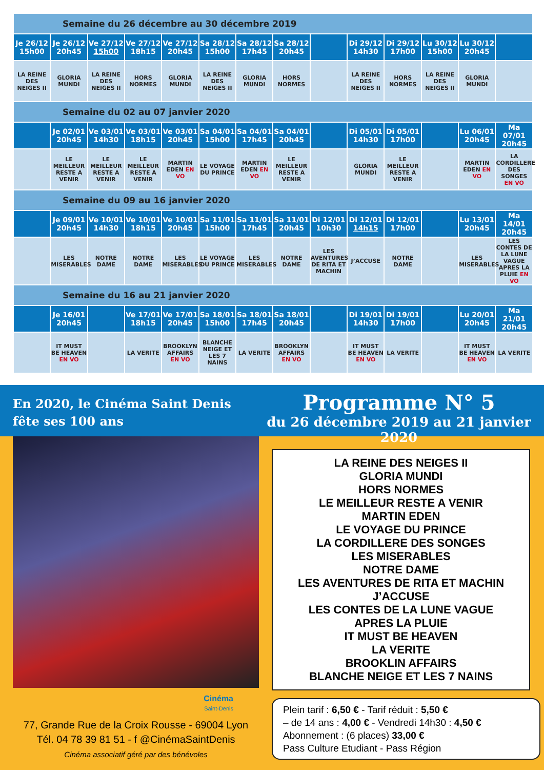| Semaine du 26 décembre au 30 décembre 2019 | | | | | | | | | | | | | |
| --- | --- | --- | --- | --- | --- | --- | --- | --- | --- | --- | --- | --- | --- |
| Je 26/12 15h00 | Je 26/12 20h45 | Ve 27/12 15h00 | Ve 27/12 18h15 | Ve 27/12 20h45 | Sa 28/12 15h00 | Sa 28/12 17h45 | Sa 28/12 20h45 | | Di 29/12 14h30 | Di 29/12 17h00 | Lu 30/12 15h00 | Lu 30/12 20h45 | |
| LA REINE DES NEIGES II | GLORIA MUNDI | LA REINE DES NEIGES II | HORS NORMES | GLORIA MUNDI | LA REINE DES NEIGES II | GLORIA MUNDI | HORS NORMES | | LA REINE DES NEIGES II | HORS NORMES | LA REINE DES NEIGES II | GLORIA MUNDI | |
| Semaine du 02 au 07 janvier 2020 | | | | | | | | | | | | | |
| | Je 02/01 20h45 | Ve 03/01 14h30 | Ve 03/01 18h15 | Ve 03/01 20h45 | Sa 04/01 15h00 | Sa 04/01 17h45 | Sa 04/01 20h45 | | Di 05/01 14h30 | Di 05/01 17h00 | | Lu 06/01 20h45 | Ma 07/01 20h45 |
| | LE MEILLEUR RESTE A VENIR | LE MEILLEUR RESTE A VENIR | LE MEILLEUR RESTE A VENIR | MARTIN EDEN EN VO | LE VOYAGE DU PRINCE | MARTIN EDEN EN VO | LE MEILLEUR RESTE A VENIR | | GLORIA MUNDI | LE MEILLEUR RESTE A VENIR | | MARTIN EDEN EN VO | LA CORDILLERE DES SONGES EN VO |
| Semaine du 09 au 16 janvier 2020 | | | | | | | | | | | | | |
| | Je 09/01 20h45 | Ve 10/01 14h30 | Ve 10/01 18h15 | Ve 10/01 20h45 | Sa 11/01 15h00 | Sa 11/01 17h45 | Sa 11/01 20h45 | Di 12/01 10h30 | Di 12/01 14h15 | Di 12/01 17h00 | | Lu 13/01 20h45 | Ma 14/01 20h45 |
| | LES MISERABLES | NOTRE DAME | NOTRE DAME | LES MISERABLES | LE VOYAGE DU PRINCE | LES MISERABLES | NOTRE DAME | LES AVENTURES DE RITA ET MACHIN | J’ACCUSE | NOTRE DAME | | LES MISERABLES | LES CONTES DE LA LUNE VAGUE APRES LA PLUIE EN VO |
| Semaine du 16 au 21 janvier 2020 | | | | | | | | | | | | | |
| | Je 16/01 20h45 | | Ve 17/01 18h15 | Ve 17/01 20h45 | Sa 18/01 15h00 | Sa 18/01 17h45 | Sa 18/01 20h45 | | Di 19/01 14h30 | Di 19/01 17h00 | | Lu 20/01 20h45 | Ma 21/01 20h45 |
| | IT MUST BE HEAVEN EN VO | | LA VERITE | BROOKLYN AFFAIRS EN VO | BLANCHE NEIGE ET LES 7 NAINS | LA VERITE | BROOKLYN AFFAIRS EN VO | | IT MUST BE HEAVEN EN VO | LA VERITE | | IT MUST BE HEAVEN EN VO | LA VERITE |
En 2020, le Cinéma Saint Denis
fête ses 100 ans
Programme N° 5
du 26 décembre 2019 au 21 janvier 2020
Cinéma
Saint-Denis
77, Grande Rue de la Croix Rousse - 69004 Lyon
Tél. 04 78 39 81 51 - f @CinémaSaintDenis
Cinéma associatif géré par des bénévoles
LA REINE DES NEIGES II
GLORIA MUNDI
HORS NORMES
LE MEILLEUR RESTE A VENIR
MARTIN EDEN
LE VOYAGE DU PRINCE
LA CORDILLERE DES SONGES
LES MISERABLES
NOTRE DAME
LES AVENTURES DE RITA ET MACHIN
J’ACCUSE
LES CONTES DE LA LUNE VAGUE
APRES LA PLUIE
IT MUST BE HEAVEN
LA VERITE
BROOKLIN AFFAIRS
BLANCHE NEIGE ET LES 7 NAINS
Plein tarif : 6,50 € - Tarif réduit : 5,50 €
– de 14 ans : 4,00 € - Vendredi 14h30 : 4,50 €
Abonnement : (6 places) 33,00 €
Pass Culture Etudiant - Pass Région